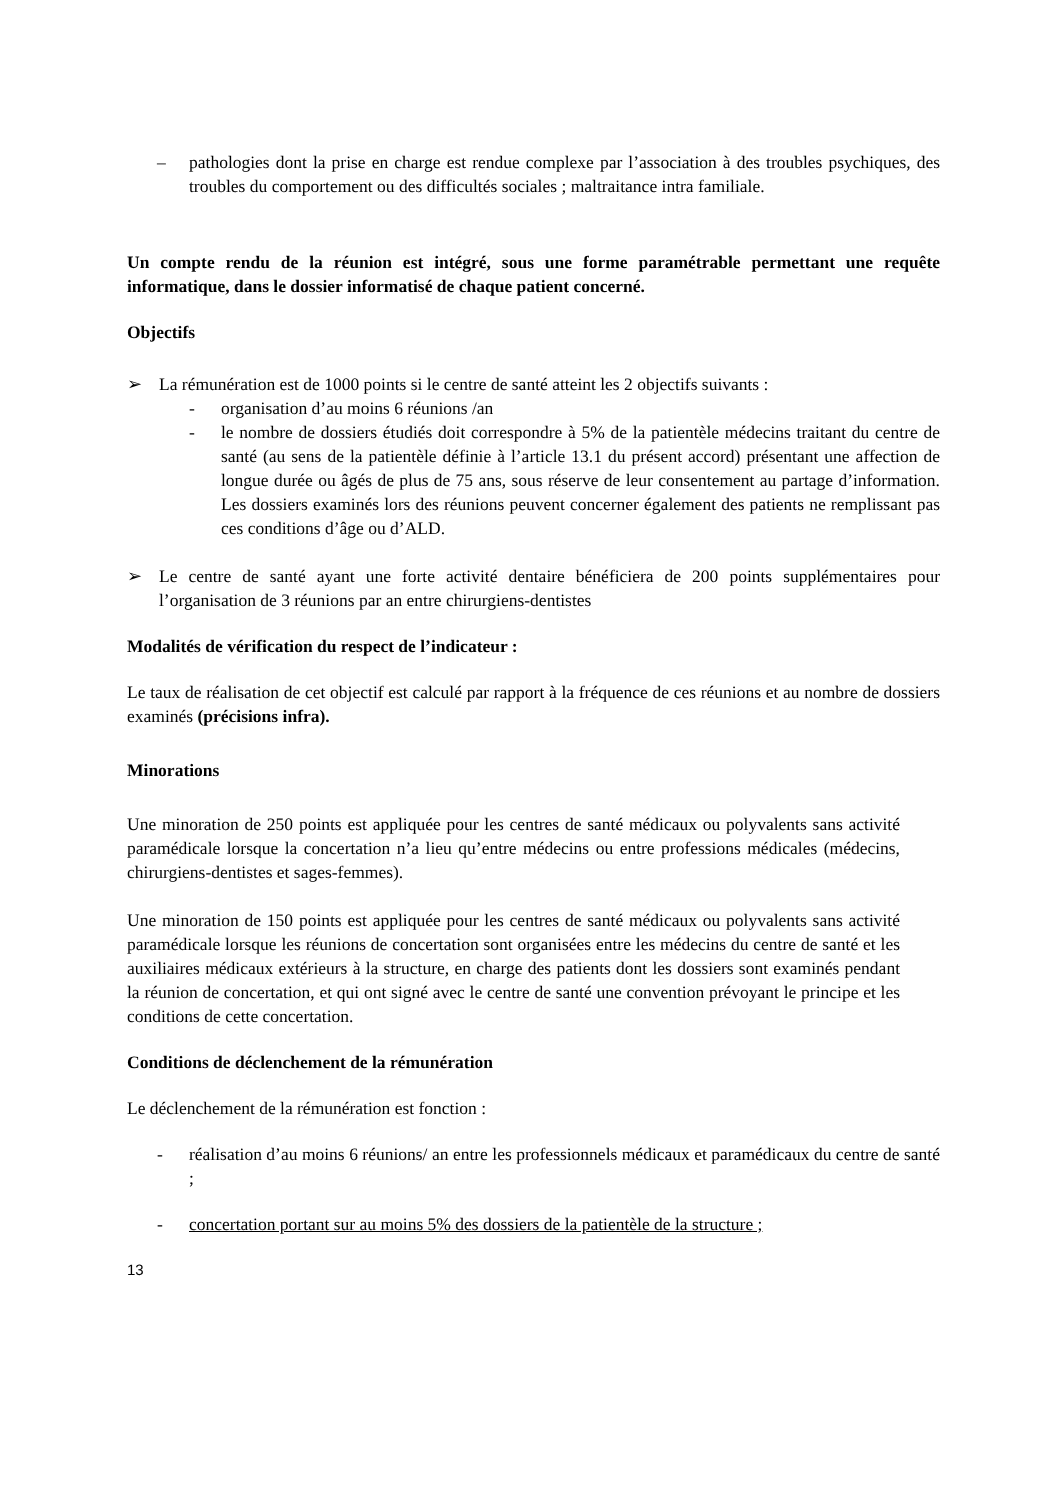– pathologies dont la prise en charge est rendue complexe par l’association à des troubles psychiques, des troubles du comportement ou des difficultés sociales ; maltraitance intra familiale.
Un compte rendu de la réunion est intégré, sous une forme paramétrable permettant une requête informatique, dans le dossier informatisé de chaque patient concerné.
Objectifs
➢ La rémunération est de 1000 points si le centre de santé atteint les 2 objectifs suivants :
- organisation d’au moins 6 réunions /an
- le nombre de dossiers étudiés doit correspondre à 5% de la patientèle médecins traitant du centre de santé (au sens de la patientèle définie à l’article 13.1 du présent accord) présentant une affection de longue durée ou âgés de plus de 75 ans, sous réserve de leur consentement au partage d’information. Les dossiers examinés lors des réunions peuvent concerner également des patients ne remplissant pas ces conditions d’âge ou d’ALD.
➢ Le centre de santé ayant une forte activité dentaire bénéficiera de 200 points supplémentaires pour l’organisation de 3 réunions par an entre chirurgiens-dentistes
Modalités de vérification du respect de l’indicateur :
Le taux de réalisation de cet objectif est calculé par rapport à la fréquence de ces réunions et au nombre de dossiers examinés (précisions infra).
Minorations
Une minoration de 250 points est appliquée pour les centres de santé médicaux ou polyvalents sans activité paramédicale lorsque la concertation n’a lieu qu’entre médecins ou entre professions médicales (médecins, chirurgiens-dentistes et sages-femmes).
Une minoration de 150 points est appliquée pour les centres de santé médicaux ou polyvalents sans activité paramédicale lorsque les réunions de concertation sont organisées entre les médecins du centre de santé et les auxiliaires médicaux extérieurs à la structure, en charge des patients dont les dossiers sont examinés pendant la réunion de concertation, et qui ont signé avec le centre de santé une convention prévoyant le principe et les conditions de cette concertation.
Conditions de déclenchement de la rémunération
Le déclenchement de la rémunération est fonction :
- réalisation d’au moins 6 réunions/ an entre les professionnels médicaux et paramédicaux du centre de santé ;
- concertation portant sur au moins 5% des dossiers de la patientèle de la structure ;
13